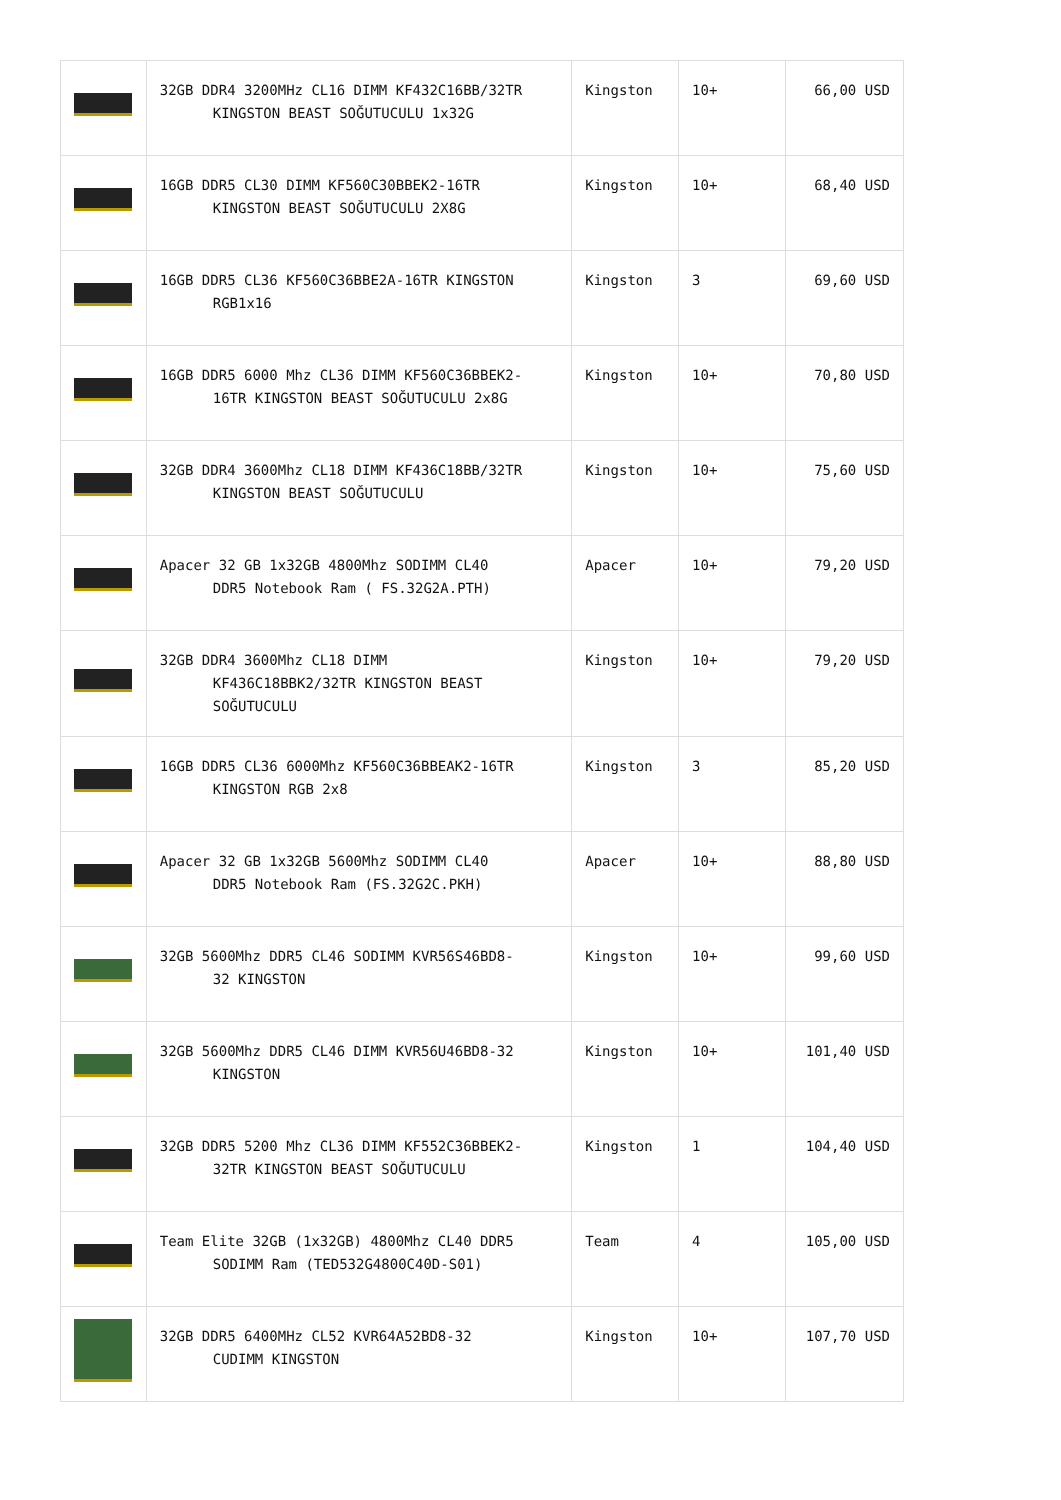| | 32GB DDR4 3200MHz CL16 DIMM KF432C16BB/32TR KINGSTON BEAST SOĞUTUCULU 1x32G | Kingston | 10+ | 66,00 USD |
| | 16GB DDR5 CL30 DIMM KF560C30BBEK2-16TR KINGSTON BEAST SOĞUTUCULU 2X8G | Kingston | 10+ | 68,40 USD |
| | 16GB DDR5 CL36 KF560C36BBE2A-16TR KINGSTON RGB1x16 | Kingston | 3 | 69,60 USD |
| | 16GB DDR5 6000 Mhz CL36 DIMM KF560C36BBEK2- 16TR KINGSTON BEAST SOĞUTUCULU 2x8G | Kingston | 10+ | 70,80 USD |
| | 32GB DDR4 3600Mhz CL18 DIMM KF436C18BB/32TR KINGSTON BEAST SOĞUTUCULU | Kingston | 10+ | 75,60 USD |
| | Apacer 32 GB 1x32GB 4800Mhz SODIMM CL40 DDR5 Notebook Ram ( FS.32G2A.PTH) | Apacer | 10+ | 79,20 USD |
| | 32GB DDR4 3600Mhz CL18 DIMM KF436C18BBK2/32TR KINGSTON BEAST SOĞUTUCULU | Kingston | 10+ | 79,20 USD |
| | 16GB DDR5 CL36 6000Mhz KF560C36BBEAK2-16TR KINGSTON RGB 2x8 | Kingston | 3 | 85,20 USD |
| | Apacer 32 GB 1x32GB 5600Mhz SODIMM CL40 DDR5 Notebook Ram (FS.32G2C.PKH) | Apacer | 10+ | 88,80 USD |
| | 32GB 5600Mhz DDR5 CL46 SODIMM KVR56S46BD8- 32 KINGSTON | Kingston | 10+ | 99,60 USD |
| | 32GB 5600Mhz DDR5 CL46 DIMM KVR56U46BD8-32 KINGSTON | Kingston | 10+ | 101,40 USD |
| | 32GB DDR5 5200 Mhz CL36 DIMM KF552C36BBEK2- 32TR KINGSTON BEAST SOĞUTUCULU | Kingston | 1 | 104,40 USD |
| | Team Elite 32GB (1x32GB) 4800Mhz CL40 DDR5 SODIMM Ram (TED532G4800C40D-S01) | Team | 4 | 105,00 USD |
| | 32GB DDR5 6400MHz CL52 KVR64A52BD8-32 CUDIMM KINGSTON | Kingston | 10+ | 107,70 USD |